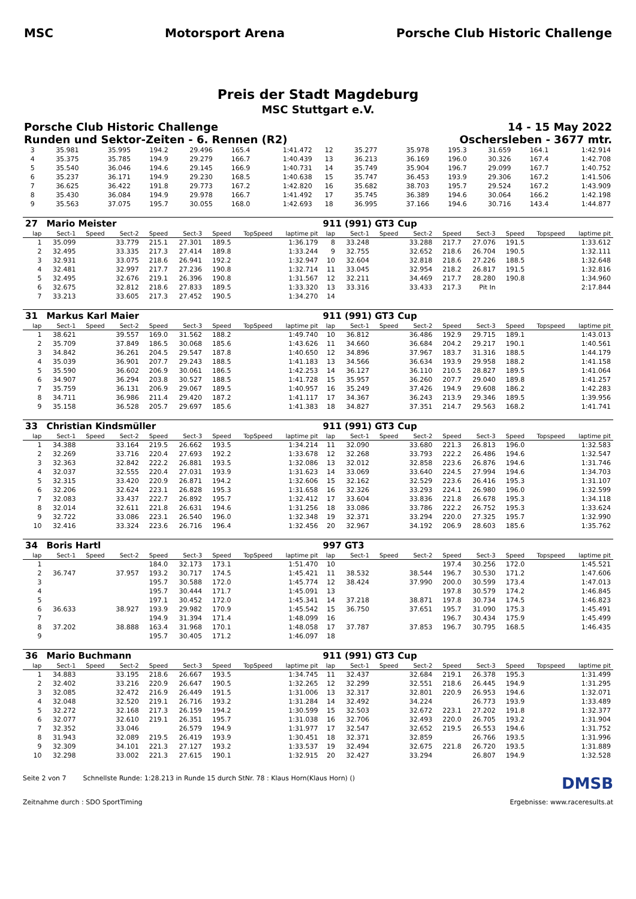MSC Motorsport Arena
Porsche Club Historic Challenge
Preis der Stadt Magdeburg
MSC Stuttgart e.V.
Porsche Club Historic Challenge 14 - 15 May 2022
Runden und Sektor-Zeiten - 6. Rennen (R2) Oschersleben - 3677 mtr.
| 3 | 35.981 | | 35.995 | 194.2 | 29.496 | 165.4 | | 1:41.472 | 12 | 35.277 | | 35.978 | 195.3 | 31.659 | 164.1 | | 1:42.914 |
| 4 | 35.375 | | 35.785 | 194.9 | 29.279 | 166.7 | | 1:40.439 | 13 | 36.213 | | 36.169 | 196.0 | 30.326 | 167.4 | | 1:42.708 |
| 5 | 35.540 | | 36.046 | 194.6 | 29.145 | 166.9 | | 1:40.731 | 14 | 35.749 | | 35.904 | 196.7 | 29.099 | 167.7 | | 1:40.752 |
| 6 | 35.237 | | 36.171 | 194.9 | 29.230 | 168.5 | | 1:40.638 | 15 | 35.747 | | 36.453 | 193.9 | 29.306 | 167.2 | | 1:41.506 |
| 7 | 36.625 | | 36.422 | 191.8 | 29.773 | 167.2 | | 1:42.820 | 16 | 35.682 | | 38.703 | 195.7 | 29.524 | 167.2 | | 1:43.909 |
| 8 | 35.430 | | 36.084 | 194.9 | 29.978 | 166.7 | | 1:41.492 | 17 | 35.745 | | 36.389 | 194.6 | 30.064 | 166.2 | | 1:42.198 |
| 9 | 35.563 | | 37.075 | 195.7 | 30.055 | 168.0 | | 1:42.693 | 18 | 36.995 | | 37.166 | 194.6 | 30.716 | 143.4 | | 1:44.877 |
| 27 | Mario Meister | | | | | | | | 911 (991) GT3 Cup | | | | | | | | |
| lap | Sect-1 | Speed | Sect-2 | Speed | Sect-3 | Speed | TopSpeed | laptime pit | lap | Sect-1 | Speed | Sect-2 | Speed | Sect-3 | Speed | Topspeed | laptime pit |
| 1 | 35.099 | | 33.779 | 215.1 | 27.301 | 189.5 | | 1:36.179 | 8 | 33.248 | | 33.288 | 217.7 | 27.076 | 191.5 | | 1:33.612 |
| 2 | 32.495 | | 33.335 | 217.3 | 27.414 | 189.8 | | 1:33.244 | 9 | 32.755 | | 32.652 | 218.6 | 26.704 | 190.5 | | 1:32.111 |
| 3 | 32.931 | | 33.075 | 218.6 | 26.941 | 192.2 | | 1:32.947 | 10 | 32.604 | | 32.818 | 218.6 | 27.226 | 188.5 | | 1:32.648 |
| 4 | 32.481 | | 32.997 | 217.7 | 27.236 | 190.8 | | 1:32.714 | 11 | 33.045 | | 32.954 | 218.2 | 26.817 | 191.5 | | 1:32.816 |
| 5 | 32.495 | | 32.676 | 219.1 | 26.396 | 190.8 | | 1:31.567 | 12 | 32.211 | | 34.469 | 217.7 | 28.280 | 190.8 | | 1:34.960 |
| 6 | 32.675 | | 32.812 | 218.6 | 27.833 | 189.5 | | 1:33.320 | 13 | 33.316 | | 33.433 | 217.3 | Pit In | | | 2:17.844 |
| 7 | 33.213 | | 33.605 | 217.3 | 27.452 | 190.5 | | 1:34.270 | 14 | | | | | | | | |
| 31 | Markus Karl Maier | | | | | | | | 911 (991) GT3 Cup | | | | | | | | |
| lap | Sect-1 | Speed | Sect-2 | Speed | Sect-3 | Speed | TopSpeed | laptime pit | lap | Sect-1 | Speed | Sect-2 | Speed | Sect-3 | Speed | Topspeed | laptime pit |
| 1 | 38.621 | | 39.557 | 169.0 | 31.562 | 188.2 | | 1:49.740 | 10 | 36.812 | | 36.486 | 192.9 | 29.715 | 189.1 | | 1:43.013 |
| 2 | 35.709 | | 37.849 | 186.5 | 30.068 | 185.6 | | 1:43.626 | 11 | 34.660 | | 36.684 | 204.2 | 29.217 | 190.1 | | 1:40.561 |
| 3 | 34.842 | | 36.261 | 204.5 | 29.547 | 187.8 | | 1:40.650 | 12 | 34.896 | | 37.967 | 183.7 | 31.316 | 188.5 | | 1:44.179 |
| 4 | 35.039 | | 36.901 | 207.7 | 29.243 | 188.5 | | 1:41.183 | 13 | 34.566 | | 36.634 | 193.9 | 29.958 | 188.2 | | 1:41.158 |
| 5 | 35.590 | | 36.602 | 206.9 | 30.061 | 186.5 | | 1:42.253 | 14 | 36.127 | | 36.110 | 210.5 | 28.827 | 189.5 | | 1:41.064 |
| 6 | 34.907 | | 36.294 | 203.8 | 30.527 | 188.5 | | 1:41.728 | 15 | 35.957 | | 36.260 | 207.7 | 29.040 | 189.8 | | 1:41.257 |
| 7 | 35.759 | | 36.131 | 206.9 | 29.067 | 189.5 | | 1:40.957 | 16 | 35.249 | | 37.426 | 194.9 | 29.608 | 186.2 | | 1:42.283 |
| 8 | 34.711 | | 36.986 | 211.4 | 29.420 | 187.2 | | 1:41.117 | 17 | 34.367 | | 36.243 | 213.9 | 29.346 | 189.5 | | 1:39.956 |
| 9 | 35.158 | | 36.528 | 205.7 | 29.697 | 185.6 | | 1:41.383 | 18 | 34.827 | | 37.351 | 214.7 | 29.563 | 168.2 | | 1:41.741 |
| 33 | Christian Kindsmüller | | | | | | | | 911 (991) GT3 Cup | | | | | | | | |
| lap | Sect-1 | Speed | Sect-2 | Speed | Sect-3 | Speed | TopSpeed | laptime pit | lap | Sect-1 | Speed | Sect-2 | Speed | Sect-3 | Speed | Topspeed | laptime pit |
| 1 | 34.388 | | 33.164 | 219.5 | 26.662 | 193.5 | | 1:34.214 | 11 | 32.090 | | 33.680 | 221.3 | 26.813 | 196.0 | | 1:32.583 |
| 2 | 32.269 | | 33.716 | 220.4 | 27.693 | 192.2 | | 1:33.678 | 12 | 32.268 | | 33.793 | 222.2 | 26.486 | 194.6 | | 1:32.547 |
| 3 | 32.363 | | 32.842 | 222.2 | 26.881 | 193.5 | | 1:32.086 | 13 | 32.012 | | 32.858 | 223.6 | 26.876 | 194.6 | | 1:31.746 |
| 4 | 32.037 | | 32.555 | 220.4 | 27.031 | 193.9 | | 1:31.623 | 14 | 33.069 | | 33.640 | 224.5 | 27.994 | 194.6 | | 1:34.703 |
| 5 | 32.315 | | 33.420 | 220.9 | 26.871 | 194.2 | | 1:32.606 | 15 | 32.162 | | 32.529 | 223.6 | 26.416 | 195.3 | | 1:31.107 |
| 6 | 32.206 | | 32.624 | 223.1 | 26.828 | 195.3 | | 1:31.658 | 16 | 32.326 | | 33.293 | 224.1 | 26.980 | 196.0 | | 1:32.599 |
| 7 | 32.083 | | 33.437 | 222.7 | 26.892 | 195.7 | | 1:32.412 | 17 | 33.604 | | 33.836 | 221.8 | 26.678 | 195.3 | | 1:34.118 |
| 8 | 32.014 | | 32.611 | 221.8 | 26.631 | 194.6 | | 1:31.256 | 18 | 33.086 | | 33.786 | 222.2 | 26.752 | 195.3 | | 1:33.624 |
| 9 | 32.722 | | 33.086 | 223.1 | 26.540 | 196.0 | | 1:32.348 | 19 | 32.371 | | 33.294 | 220.0 | 27.325 | 195.7 | | 1:32.990 |
| 10 | 32.416 | | 33.324 | 223.6 | 26.716 | 196.4 | | 1:32.456 | 20 | 32.967 | | 34.192 | 206.9 | 28.603 | 185.6 | | 1:35.762 |
| 34 | Boris Hartl | | | | | | | | 997 GT3 | | | | | | | | |
| lap | Sect-1 | Speed | Sect-2 | Speed | Sect-3 | Speed | TopSpeed | laptime pit | lap | Sect-1 | Speed | Sect-2 | Speed | Sect-3 | Speed | Topspeed | laptime pit |
| 1 | | | | 184.0 | 32.173 | 173.1 | | 1:51.470 | 10 | | | | 197.4 | 30.256 | 172.0 | | 1:45.521 |
| 2 | 36.747 | | 37.957 | 193.2 | 30.717 | 174.5 | | 1:45.421 | 11 | 38.532 | | 38.544 | 196.7 | 30.530 | 171.2 | | 1:47.606 |
| 3 | | | | 195.7 | 30.588 | 172.0 | | 1:45.774 | 12 | 38.424 | | 37.990 | 200.0 | 30.599 | 173.4 | | 1:47.013 |
| 4 | | | | 195.7 | 30.444 | 171.7 | | 1:45.091 | 13 | | | | 197.8 | 30.579 | 174.2 | | 1:46.845 |
| 5 | | | | 197.1 | 30.452 | 172.0 | | 1:45.341 | 14 | 37.218 | | 38.871 | 197.8 | 30.734 | 174.5 | | 1:46.823 |
| 6 | 36.633 | | 38.927 | 193.9 | 29.982 | 170.9 | | 1:45.542 | 15 | 36.750 | | 37.651 | 195.7 | 31.090 | 175.3 | | 1:45.491 |
| 7 | | | | 194.9 | 31.394 | 171.4 | | 1:48.099 | 16 | | | | 196.7 | 30.434 | 175.9 | | 1:45.499 |
| 8 | 37.202 | | 38.888 | 163.4 | 31.968 | 170.1 | | 1:48.058 | 17 | 37.787 | | 37.853 | 196.7 | 30.795 | 168.5 | | 1:46.435 |
| 9 | | | | 195.7 | 30.405 | 171.2 | | 1:46.097 | 18 | | | | | | | | |
| 36 | Mario Buchmann | | | | | | | | 911 (991) GT3 Cup | | | | | | | | |
| lap | Sect-1 | Speed | Sect-2 | Speed | Sect-3 | Speed | TopSpeed | laptime pit | lap | Sect-1 | Speed | Sect-2 | Speed | Sect-3 | Speed | Topspeed | laptime pit |
| 1 | 34.883 | | 33.195 | 218.6 | 26.667 | 193.5 | | 1:34.745 | 11 | 32.437 | | 32.684 | 219.1 | 26.378 | 195.3 | | 1:31.499 |
| 2 | 32.402 | | 33.216 | 220.9 | 26.647 | 190.5 | | 1:32.265 | 12 | 32.299 | | 32.551 | 218.6 | 26.445 | 194.9 | | 1:31.295 |
| 3 | 32.085 | | 32.472 | 216.9 | 26.449 | 191.5 | | 1:31.006 | 13 | 32.317 | | 32.801 | 220.9 | 26.953 | 194.6 | | 1:32.071 |
| 4 | 32.048 | | 32.520 | 219.1 | 26.716 | 193.2 | | 1:31.284 | 14 | 32.492 | | 34.224 | | 26.773 | 193.9 | | 1:33.489 |
| 5 | 32.272 | | 32.168 | 217.3 | 26.159 | 194.2 | | 1:30.599 | 15 | 32.503 | | 32.672 | 223.1 | 27.202 | 191.8 | | 1:32.377 |
| 6 | 32.077 | | 32.610 | 219.1 | 26.351 | 195.7 | | 1:31.038 | 16 | 32.706 | | 32.493 | 220.0 | 26.705 | 193.2 | | 1:31.904 |
| 7 | 32.352 | | 33.046 | | 26.579 | 194.9 | | 1:31.977 | 17 | 32.547 | | 32.652 | 219.5 | 26.553 | 194.6 | | 1:31.752 |
| 8 | 31.943 | | 32.089 | 219.5 | 26.419 | 193.9 | | 1:30.451 | 18 | 32.371 | | 32.859 | | 26.766 | 193.5 | | 1:31.996 |
| 9 | 32.309 | | 34.101 | 221.3 | 27.127 | 193.2 | | 1:33.537 | 19 | 32.494 | | 32.675 | 221.8 | 26.720 | 193.5 | | 1:31.889 |
| 10 | 32.298 | | 33.002 | 221.3 | 27.615 | 190.1 | | 1:32.915 | 20 | 32.427 | | 33.294 | | 26.807 | 194.9 | | 1:32.528 |
Seite 2 von 7 Schnellste Runde: 1:28.213 in Runde 15 durch StNr. 78 : Klaus Horn(Klaus Horn) () DMSB
Zeitnahme durch : SDO SportTiming Ergebnisse: www.raceresults.at